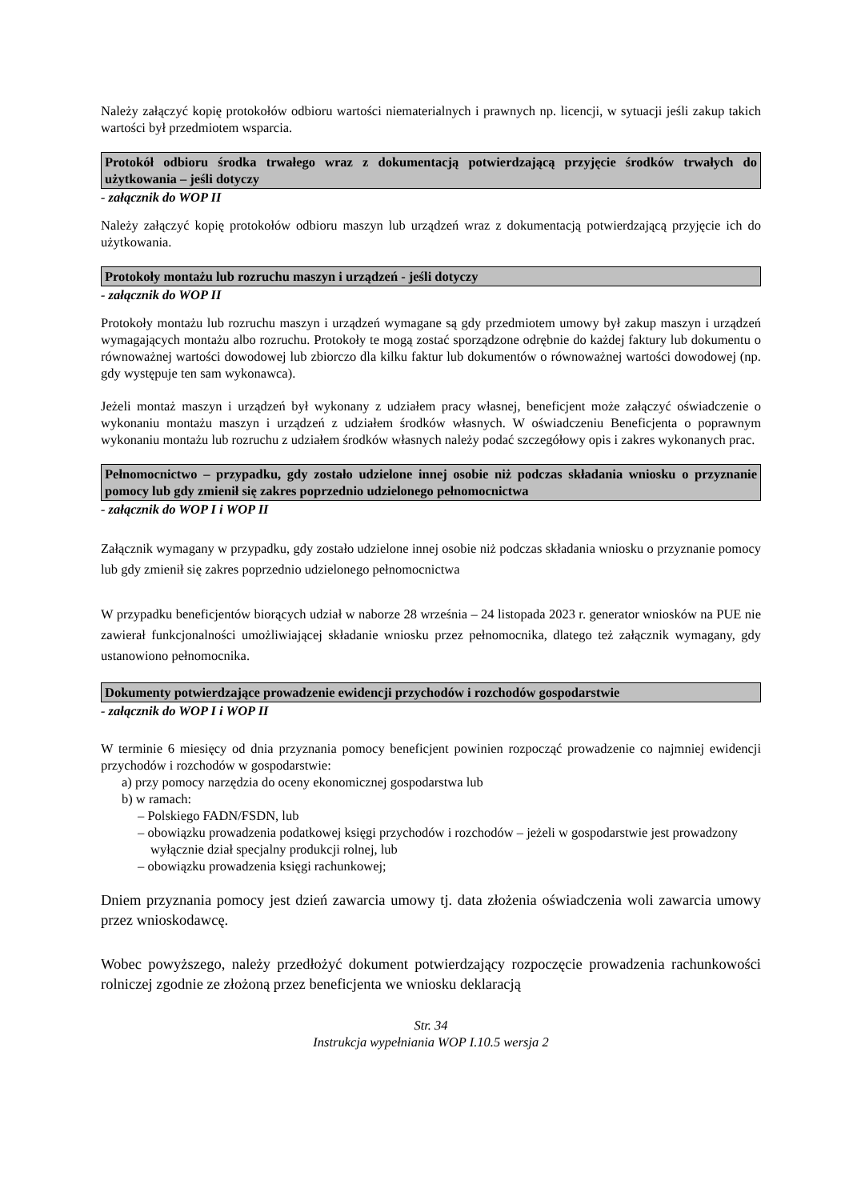Należy załączyć kopię protokołów odbioru wartości niematerialnych i prawnych np. licencji, w sytuacji jeśli zakup takich wartości był przedmiotem wsparcia.
Protokół odbioru środka trwałego wraz z dokumentacją potwierdzającą przyjęcie środków trwałych do użytkowania – jeśli dotyczy
- załącznik do WOP II
Należy załączyć kopię protokołów odbioru maszyn lub urządzeń wraz z dokumentacją potwierdzającą przyjęcie ich do użytkowania.
Protokoły montażu lub rozruchu maszyn i urządzeń - jeśli dotyczy
- załącznik do WOP II
Protokoły montażu lub rozruchu maszyn i urządzeń wymagane są gdy przedmiotem umowy był zakup maszyn i urządzeń wymagających montażu albo rozruchu. Protokoły te mogą zostać sporządzone odrębnie do każdej faktury lub dokumentu o równoważnej wartości dowodowej lub zbiorczo dla kilku faktur lub dokumentów o równoważnej wartości dowodowej (np. gdy występuje ten sam wykonawca).
Jeżeli montaż maszyn i urządzeń był wykonany z udziałem pracy własnej, beneficjent może załączyć oświadczenie o wykonaniu montażu maszyn i urządzeń z udziałem środków własnych. W oświadczeniu Beneficjenta o poprawnym wykonaniu montażu lub rozruchu z udziałem środków własnych należy podać szczegółowy opis i zakres wykonanych prac.
Pełnomocnictwo – przypadku, gdy zostało udzielone innej osobie niż podczas składania wniosku o przyznanie pomocy lub gdy zmienił się zakres poprzednio udzielonego pełnomocnictwa
- załącznik do WOP I i WOP II
Załącznik wymagany w przypadku, gdy zostało udzielone innej osobie niż podczas składania wniosku o przyznanie pomocy lub gdy zmienił się zakres poprzednio udzielonego pełnomocnictwa
W przypadku beneficjentów biorących udział w naborze 28 września – 24 listopada 2023 r. generator wniosków na PUE nie zawierał funkcjonalności umożliwiającej składanie wniosku przez pełnomocnika, dlatego też załącznik wymagany, gdy ustanowiono pełnomocnika.
Dokumenty potwierdzające prowadzenie ewidencji przychodów i rozchodów gospodarstwie
- załącznik do WOP I i WOP II
W terminie 6 miesięcy od dnia przyznania pomocy beneficjent powinien rozpocząć prowadzenie co najmniej ewidencji przychodów i rozchodów w gospodarstwie:
a) przy pomocy narzędzia do oceny ekonomicznej gospodarstwa lub
b) w ramach:
– Polskiego FADN/FSDN, lub
– obowiązku prowadzenia podatkowej księgi przychodów i rozchodów – jeżeli w gospodarstwie jest prowadzony wyłącznie dział specjalny produkcji rolnej, lub
– obowiązku prowadzenia księgi rachunkowej;
Dniem przyznania pomocy jest dzień zawarcia umowy tj. data złożenia oświadczenia woli zawarcia umowy przez wnioskodawcę.
Wobec powyższego, należy przedłożyć dokument potwierdzający rozpoczęcie prowadzenia rachunkowości rolniczej zgodnie ze złożoną przez beneficjenta we wniosku deklaracją
Str. 34
Instrukcja wypełniania WOP I.10.5 wersja 2